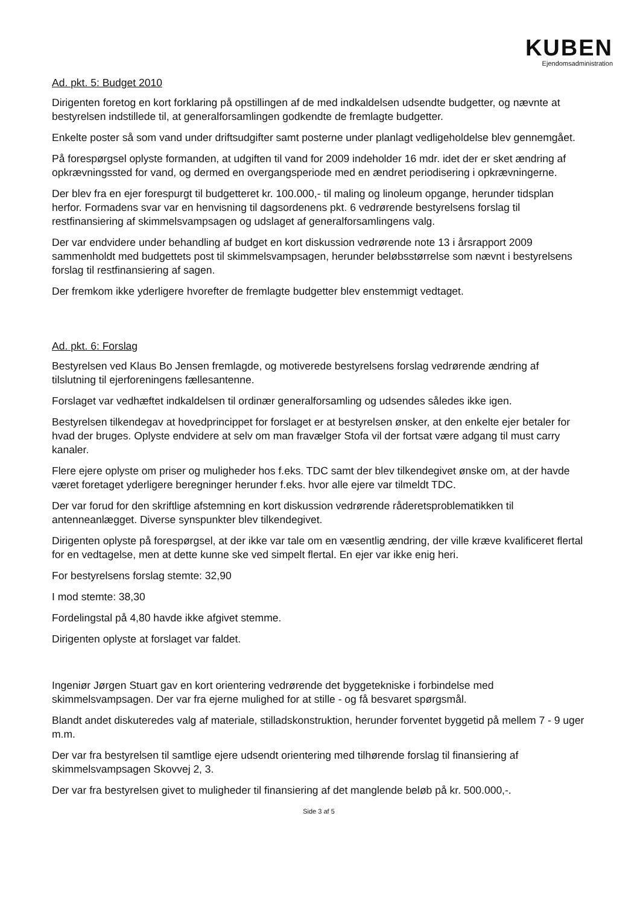KUBEN
Ejendomsadministration
Ad. pkt. 5: Budget 2010
Dirigenten foretog en kort forklaring på opstillingen af de med indkaldelsen udsendte budgetter, og nævnte at bestyrelsen indstillede til, at generalforsamlingen godkendte de fremlagte budgetter.
Enkelte poster så som vand under driftsudgifter samt posterne under planlagt vedligeholdelse blev gennemgået.
På forespørgsel oplyste formanden, at udgiften til vand for 2009 indeholder 16 mdr. idet der er sket ændring af opkrævningssted for vand, og dermed en overgangsperiode med en ændret periodisering i opkrævningerne.
Der blev fra en ejer forespurgt til budgetteret kr. 100.000,- til maling og linoleum opgange, herunder tidsplan herfor. Formadens svar var en henvisning til dagsordenens pkt. 6 vedrørende bestyrelsens forslag til restfinansiering af skimmelsvampsagen og udslaget af generalforsamlingens valg.
Der var endvidere under behandling af budget en kort diskussion vedrørende note 13 i årsrapport 2009 sammenholdt med budgettets post til skimmelsvampsagen, herunder beløbsstørrelse som nævnt i bestyrelsens forslag til restfinansiering af sagen.
Der fremkom ikke yderligere hvorefter de fremlagte budgetter blev enstemmigt vedtaget.
Ad. pkt. 6: Forslag
Bestyrelsen ved Klaus Bo Jensen fremlagde, og motiverede bestyrelsens forslag vedrørende ændring af tilslutning til ejerforeningens fællesantenne.
Forslaget var vedhæftet indkaldelsen til ordinær generalforsamling og udsendes således ikke igen.
Bestyrelsen tilkendegav at hovedprincippet for forslaget er at bestyrelsen ønsker, at den enkelte ejer betaler for hvad der bruges. Oplyste endvidere at selv om man fravælger Stofa vil der fortsat være adgang til must carry kanaler.
Flere ejere oplyste om priser og muligheder hos f.eks. TDC samt der blev tilkendegivet ønske om, at der havde været foretaget yderligere beregninger herunder f.eks. hvor alle ejere var tilmeldt TDC.
Der var forud for den skriftlige afstemning en kort diskussion vedrørende råderetsproblematikken til antenneanlægget. Diverse synspunkter blev tilkendegivet.
Dirigenten oplyste på forespørgsel, at der ikke var tale om en væsentlig ændring, der ville kræve kvalificeret flertal for en vedtagelse, men at dette kunne ske ved simpelt flertal. En ejer var ikke enig heri.
For bestyrelsens forslag stemte: 32,90
I mod stemte: 38,30
Fordelingstal på 4,80 havde ikke afgivet stemme.
Dirigenten oplyste at forslaget var faldet.
Ingeniør Jørgen Stuart gav en kort orientering vedrørende det byggetekniske i forbindelse med skimmelsvampsagen. Der var fra ejerne mulighed for at stille - og få besvaret spørgsmål.
Blandt andet diskuteredes valg af materiale, stilladskonstruktion, herunder forventet byggetid på mellem 7 - 9 uger m.m.
Der var fra bestyrelsen til samtlige ejere udsendt orientering med tilhørende forslag til finansiering af skimmelsvampsagen Skovvej 2, 3.
Der var fra bestyrelsen givet to muligheder til finansiering af det manglende beløb på kr. 500.000,-.
Side 3 af 5